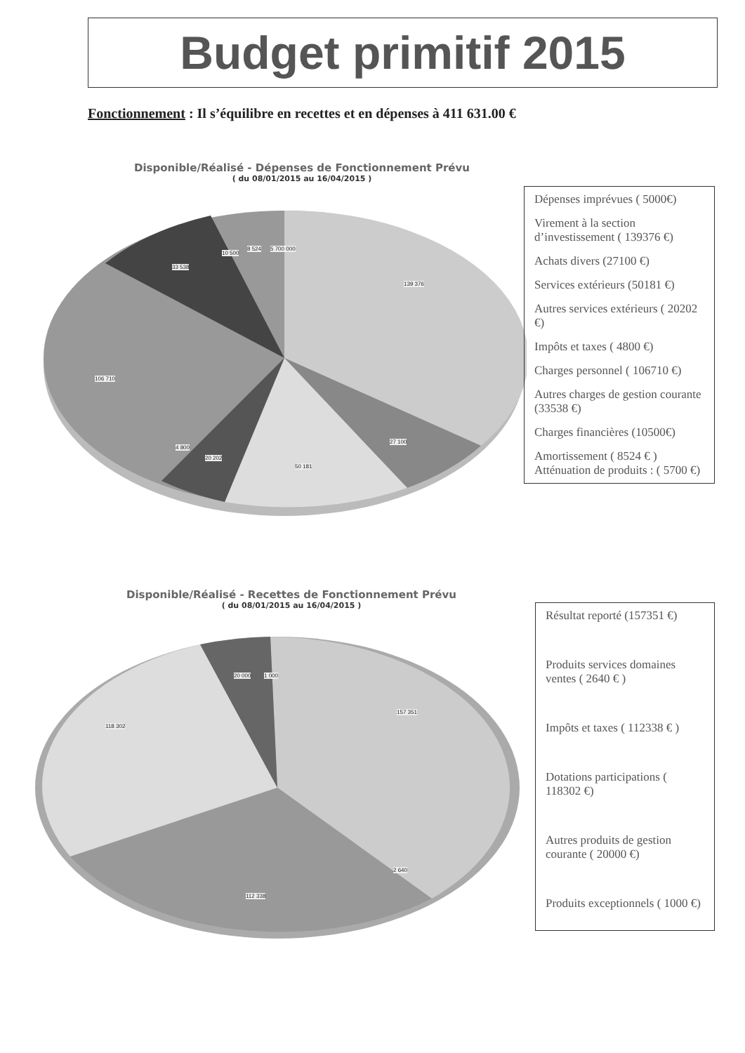Budget primitif 2015
Fonctionnement : Il s’équilibre en recettes et en dépenses à 411 631.00 €
Disponible/Réalisé - Dépenses de Fonctionnement Prévu
( du 08/01/2015 au 16/04/2015 )
139 376
27 100
50 181
20 202
4 800
106 710
33 538
10 500
8 524 5 700 000
Dépenses imprévues ( 5000€)
Virement à la section d’investissement ( 139376 €)
Achats divers (27100 €)
Services extérieurs (50181 €)
Autres services extérieurs ( 20202 €)
Impôts et taxes ( 4800 €)
Charges personnel ( 106710 €)
Autres charges de gestion courante (33538 €)
Charges financières (10500€)
Amortissement ( 8524 € )
Atténuation de produits : ( 5700 €)
Disponible/Réalisé - Recettes de Fonctionnement Prévu
( du 08/01/2015 au 16/04/2015 )
157 351
2 640
112 338
118 302
20 000 1 000
Résultat reporté (157351 €)
Produits services domaines ventes ( 2640 € )
Impôts et taxes ( 112338 € )
Dotations participations ( 118302 €)
Autres produits de gestion courante ( 20000 €)
Produits exceptionnels ( 1000 €)